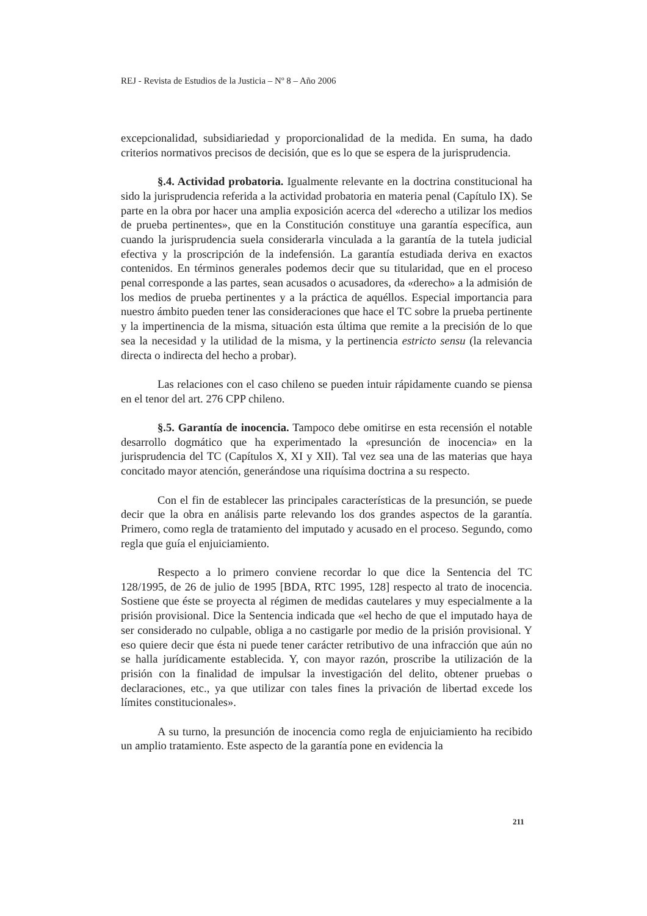REJ - Revista de Estudios de la Justicia – Nº 8 – Año 2006
excepcionalidad, subsidiariedad y proporcionalidad de la medida. En suma, ha dado criterios normativos precisos de decisión, que es lo que se espera de la jurisprudencia.
§.4. Actividad probatoria. Igualmente relevante en la doctrina constitucional ha sido la jurisprudencia referida a la actividad probatoria en materia penal (Capítulo IX). Se parte en la obra por hacer una amplia exposición acerca del «derecho a utilizar los medios de prueba pertinentes», que en la Constitución constituye una garantía específica, aun cuando la jurisprudencia suela considerarla vinculada a la garantía de la tutela judicial efectiva y la proscripción de la indefensión. La garantía estudiada deriva en exactos contenidos. En términos generales podemos decir que su titularidad, que en el proceso penal corresponde a las partes, sean acusados o acusadores, da «derecho» a la admisión de los medios de prueba pertinentes y a la práctica de aquéllos. Especial importancia para nuestro ámbito pueden tener las consideraciones que hace el TC sobre la prueba pertinente y la impertinencia de la misma, situación esta última que remite a la precisión de lo que sea la necesidad y la utilidad de la misma, y la pertinencia estricto sensu (la relevancia directa o indirecta del hecho a probar).
Las relaciones con el caso chileno se pueden intuir rápidamente cuando se piensa en el tenor del art. 276 CPP chileno.
§.5. Garantía de inocencia. Tampoco debe omitirse en esta recensión el notable desarrollo dogmático que ha experimentado la «presunción de inocencia» en la jurisprudencia del TC (Capítulos X, XI y XII). Tal vez sea una de las materias que haya concitado mayor atención, generándose una riquísima doctrina a su respecto.
Con el fin de establecer las principales características de la presunción, se puede decir que la obra en análisis parte relevando los dos grandes aspectos de la garantía. Primero, como regla de tratamiento del imputado y acusado en el proceso. Segundo, como regla que guía el enjuiciamiento.
Respecto a lo primero conviene recordar lo que dice la Sentencia del TC 128/1995, de 26 de julio de 1995 [BDA, RTC 1995, 128] respecto al trato de inocencia. Sostiene que éste se proyecta al régimen de medidas cautelares y muy especialmente a la prisión provisional. Dice la Sentencia indicada que «el hecho de que el imputado haya de ser considerado no culpable, obliga a no castigarle por medio de la prisión provisional. Y eso quiere decir que ésta ni puede tener carácter retributivo de una infracción que aún no se halla jurídicamente establecida. Y, con mayor razón, proscribe la utilización de la prisión con la finalidad de impulsar la investigación del delito, obtener pruebas o declaraciones, etc., ya que utilizar con tales fines la privación de libertad excede los límites constitucionales».
A su turno, la presunción de inocencia como regla de enjuiciamiento ha recibido un amplio tratamiento. Este aspecto de la garantía pone en evidencia la
211